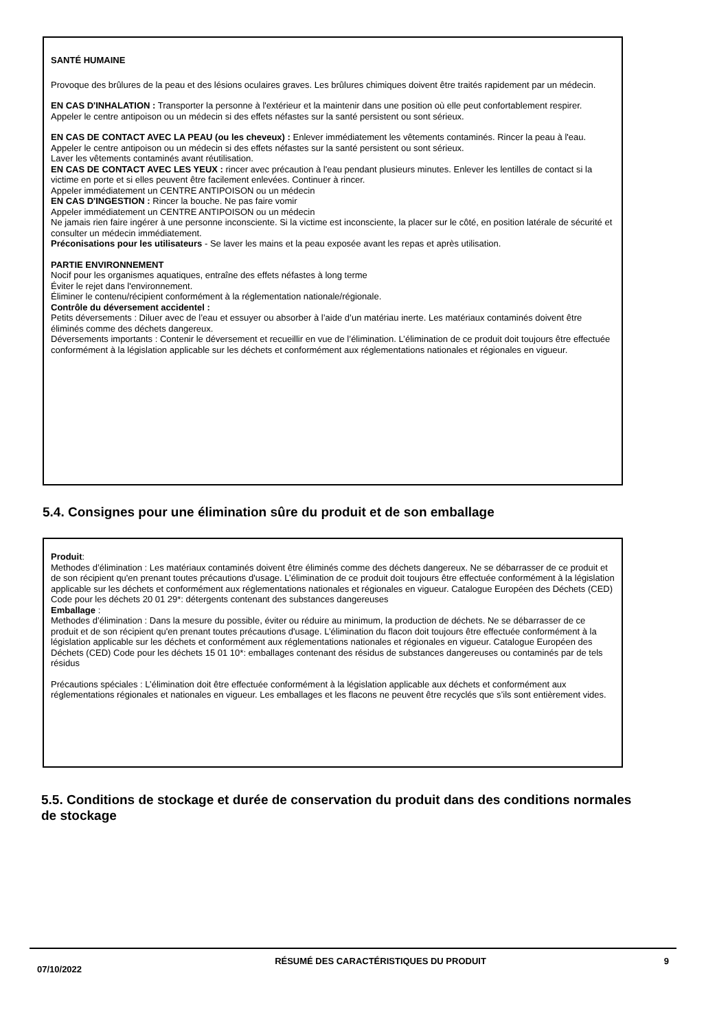SANTÉ HUMAINE
Provoque des brûlures de la peau et des lésions oculaires graves. Les brûlures chimiques doivent être traités rapidement par un médecin.
EN CAS D'INHALATION : Transporter la personne à l'extérieur et la maintenir dans une position où elle peut confortablement respirer.
Appeler le centre antipoison ou un médecin si des effets néfastes sur la santé persistent ou sont sérieux.
EN CAS DE CONTACT AVEC LA PEAU (ou les cheveux) : Enlever immédiatement les vêtements contaminés. Rincer la peau à l'eau.
Appeler le centre antipoison ou un médecin si des effets néfastes sur la santé persistent ou sont sérieux.
Laver les vêtements contaminés avant réutilisation.
EN CAS DE CONTACT AVEC LES YEUX : rincer avec précaution à l'eau pendant plusieurs minutes. Enlever les lentilles de contact si la victime en porte et si elles peuvent être facilement enlevées. Continuer à rincer.
Appeler immédiatement un CENTRE ANTIPOISON ou un médecin
EN CAS D'INGESTION : Rincer la bouche. Ne pas faire vomir
Appeler immédiatement un CENTRE ANTIPOISON ou un médecin
Ne jamais rien faire ingérer à une personne inconsciente. Si la victime est inconsciente, la placer sur le côté, en position latérale de sécurité et consulter un médecin immédiatement.
Préconisations pour les utilisateurs - Se laver les mains et la peau exposée avant les repas et après utilisation.
PARTIE ENVIRONNEMENT
Nocif pour les organismes aquatiques, entraîne des effets néfastes à long terme
Éviter le rejet dans l'environnement.
Éliminer le contenu/récipient conformément à la réglementation nationale/régionale.
Contrôle du déversement accidentel :
Petits déversements : Diluer avec de l’eau et essuyer ou absorber à l’aide d’un matériau inerte. Les matériaux contaminés doivent être éliminés comme des déchets dangereux.
Déversements importants : Contenir le déversement et recueillir en vue de l’élimination. L’élimination de ce produit doit toujours être effectuée conformément à la législation applicable sur les déchets et conformément aux réglementations nationales et régionales en vigueur.
5.4. Consignes pour une élimination sûre du produit et de son emballage
Produit:
Methodes d’élimination : Les matériaux contaminés doivent être éliminés comme des déchets dangereux. Ne se débarrasser de ce produit et de son récipient qu'en prenant toutes précautions d'usage. L’élimination de ce produit doit toujours être effectuée conformément à la législation applicable sur les déchets et conformément aux réglementations nationales et régionales en vigueur. Catalogue Européen des Déchets (CED) Code pour les déchets 20 01 29*: détergents contenant des substances dangereuses
Emballage :
Methodes d’élimination : Dans la mesure du possible, éviter ou réduire au minimum, la production de déchets. Ne se débarrasser de ce produit et de son récipient qu'en prenant toutes précautions d'usage. L’élimination du flacon doit toujours être effectuée conformément à la législation applicable sur les déchets et conformément aux réglementations nationales et régionales en vigueur. Catalogue Européen des Déchets (CED) Code pour les déchets 15 01 10*: emballages contenant des résidus de substances dangereuses ou contaminés par de tels résidus
Précautions spéciales : L’élimination doit être effectuée conformément à la législation applicable aux déchets et conformément aux réglementations régionales et nationales en vigueur. Les emballages et les flacons ne peuvent être recyclés que s’ils sont entièrement vides.
5.5. Conditions de stockage et durée de conservation du produit dans des conditions normales de stockage
07/10/2022
RÉSUMÉ DES CARACTÉRISTIQUES DU PRODUIT 9